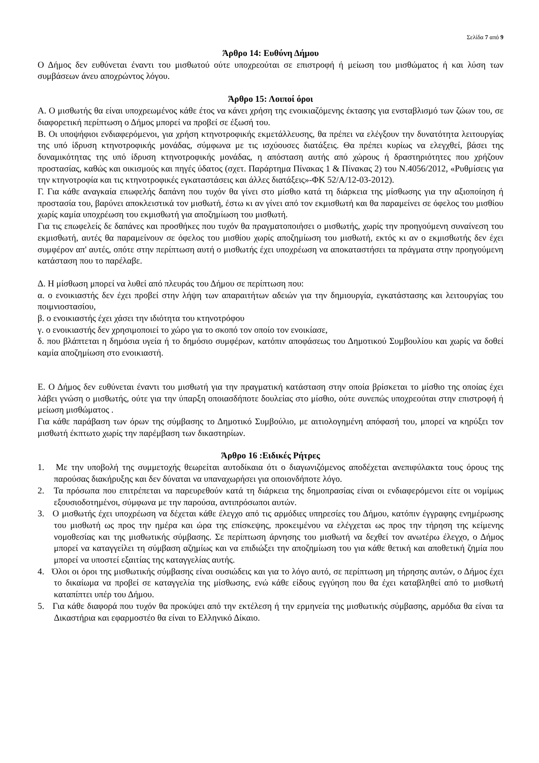Σελίδα 7 από 9
Άρθρο 14: Ευθύνη Δήμου
Ο Δήμος δεν ευθύνεται έναντι του μισθωτού ούτε υποχρεούται σε επιστροφή ή μείωση του μισθώματος ή και λύση των συμβάσεων άνευ αποχρώντος λόγου.
Άρθρο 15: Λοιποί όροι
Α. Ο μισθωτής θα είναι υποχρεωμένος κάθε έτος να κάνει χρήση της ενοικιαζόμενης έκτασης για ενσταβλισμό των ζώων του, σε διαφορετική περίπτωση ο Δήμος μπορεί να προβεί σε έξωσή του.
Β. Οι υποψήφιοι ενδιαφερόμενοι, για χρήση κτηνοτροφικής εκμετάλλευσης, θα πρέπει να ελέγξουν την δυνατότητα λειτουργίας της υπό ίδρυση κτηνοτροφικής μονάδας, σύμφωνα με τις ισχύουσες διατάξεις. Θα πρέπει κυρίως να ελεγχθεί, βάσει της δυναμικότητας της υπό ίδρυση κτηνοτροφικής μονάδας, η απόσταση αυτής από χώρους ή δραστηριότητες που χρήζουν προστασίας, καθώς και οικισμούς και πηγές ύδατος (σχετ. Παράρτημα Πίνακας 1 & Πίνακας 2) του Ν.4056/2012, «Ρυθμίσεις για την κτηνοτροφία και τις κτηνοτροφικές εγκαταστάσεις και άλλες διατάξεις»-ΦΚ 52/Α/12-03-2012).
Γ. Για κάθε αναγκαία επωφελής δαπάνη που τυχόν θα γίνει στο μίσθιο κατά τη διάρκεια της μίσθωσης για την αξιοποίηση ή προστασία του, βαρύνει αποκλειστικά τον μισθωτή, έστω κι αν γίνει από τον εκμισθωτή και θα παραμείνει σε όφελος του μισθίου χωρίς καμία υποχρέωση του εκμισθωτή για αποζημίωση του μισθωτή.
Για τις επωφελείς δε δαπάνες και προσθήκες που τυχόν θα πραγματοποιήσει ο μισθωτής, χωρίς την προηγούμενη συναίνεση του εκμισθωτή, αυτές θα παραμείνουν σε όφελος του μισθίου χωρίς αποζημίωση του μισθωτή, εκτός κι αν ο εκμισθωτής δεν έχει συμφέρον απ' αυτές, οπότε στην περίπτωση αυτή ο μισθωτής έχει υποχρέωση να αποκαταστήσει τα πράγματα στην προηγούμενη κατάσταση που το παρέλαβε.
Δ. Η μίσθωση μπορεί να λυθεί από πλευράς του Δήμου σε περίπτωση που:
α. ο ενοικιαστής δεν έχει προβεί στην λήψη των απαραιτήτων αδειών για την δημιουργία, εγκατάστασης και λειτουργίας του ποιμνιοστασίου,
β. ο ενοικιαστής έχει χάσει την ιδιότητα του κτηνοτρόφου
γ. ο ενοικιαστής δεν χρησιμοποιεί το χώρο για το σκοπό τον οποίο τον ενοικίασε,
δ. που βλάπτεται η δημόσια υγεία ή το δημόσιο συμφέρων, κατόπιν αποφάσεως του Δημοτικού Συμβουλίου και χωρίς να δοθεί καμία αποζημίωση στο ενοικιαστή.
Ε. Ο Δήμος δεν ευθύνεται έναντι του μισθωτή για την πραγματική κατάσταση στην οποία βρίσκεται το μίσθιο της οποίας έχει λάβει γνώση ο μισθωτής, ούτε για την ύπαρξη οποιασδήποτε δουλείας στο μίσθιο, ούτε συνεπώς υποχρεούται στην επιστροφή ή μείωση μισθώματος .
Για κάθε παράβαση των όρων της σύμβασης το Δημοτικό Συμβούλιο, με αιτιολογημένη απόφασή του, μπορεί να κηρύξει τον μισθωτή έκπτωτο χωρίς την παρέμβαση των δικαστηρίων.
Άρθρο 16 :Ειδικές Ρήτρες
1. Με την υποβολή της συμμετοχής θεωρείται αυτοδίκαια ότι ο διαγωνιζόμενος αποδέχεται ανεπιφύλακτα τους όρους της παρούσας διακήρυξης και δεν δύναται να υπαναχωρήσει για οποιονδήποτε λόγο.
2. Τα πρόσωπα που επιτρέπεται να παρευρεθούν κατά τη διάρκεια της δημοπρασίας είναι οι ενδιαφερόμενοι είτε οι νομίμως εξουσιοδοτημένοι, σύμφωνα με την παρούσα, αντιπρόσωποι αυτών.
3. Ο μισθωτής έχει υποχρέωση να δέχεται κάθε έλεγχο από τις αρμόδιες υπηρεσίες του Δήμου, κατόπιν έγγραφης ενημέρωσης του μισθωτή ως προς την ημέρα και ώρα της επίσκεψης, προκειμένου να ελέγχεται ως προς την τήρηση της κείμενης νομοθεσίας και της μισθωτικής σύμβασης. Σε περίπτωση άρνησης του μισθωτή να δεχθεί τον ανωτέρω έλεγχο, ο Δήμος μπορεί να καταγγείλει τη σύμβαση αζημίως και να επιδιώξει την αποζημίωση του για κάθε θετική και αποθετική ζημία που μπορεί να υποστεί εξαιτίας της καταγγελίας αυτής.
4. Όλοι οι όροι της μισθωτικής σύμβασης είναι ουσιώδεις και για το λόγο αυτό, σε περίπτωση μη τήρησης αυτών, ο Δήμος έχει το δικαίωμα να προβεί σε καταγγελία της μίσθωσης, ενώ κάθε είδους εγγύηση που θα έχει καταβληθεί από το μισθωτή καταπίπτει υπέρ του Δήμου.
5. Για κάθε διαφορά που τυχόν θα προκύψει από την εκτέλεση ή την ερμηνεία της μισθωτικής σύμβασης, αρμόδια θα είναι τα Δικαστήρια και εφαρμοστέο θα είναι το Ελληνικό Δίκαιο.